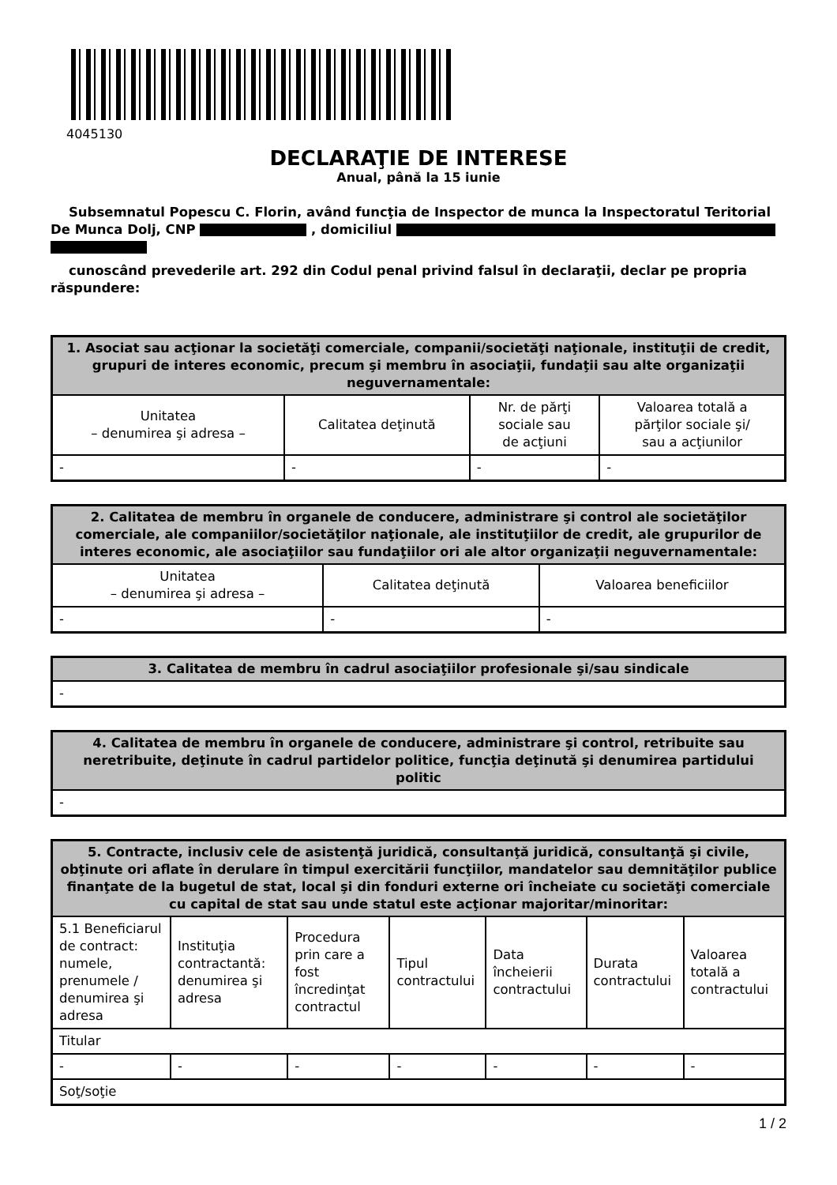4045130
DECLARAŢIE DE INTERESE
Anual, până la 15 iunie
Subsemnatul Popescu C. Florin, având funcţia de Inspector de munca la Inspectoratul Teritorial De Munca Dolj, CNP , domiciliul
cunoscând prevederile art. 292 din Codul penal privind falsul în declaraţii, declar pe propria răspundere:
| 1. Asociat sau acţionar la societăţi comerciale, companii/societăţi naţionale, instituţii de credit, grupuri de interes economic, precum şi membru în asociaţii, fundaţii sau alte organizaţii neguvernamentale: | | | |
| --- | --- | --- | --- |
| Unitatea – denumirea şi adresa – | Calitatea deţinută | Nr. de părţi sociale sau de acţiuni | Valoarea totală a părţilor sociale şi/ sau a acţiunilor |
| - | - | - | - |
| 2. Calitatea de membru în organele de conducere, administrare şi control ale societăţilor comerciale, ale companiilor/societăţilor naţionale, ale instituţiilor de credit, ale grupurilor de interes economic, ale asociaţiilor sau fundaţiilor ori ale altor organizaţii neguvernamentale: | | |
| --- | --- | --- |
| Unitatea – denumirea şi adresa – | Calitatea deţinută | Valoarea beneficiilor |
| - | - | - |
| 3. Calitatea de membru în cadrul asociaţiilor profesionale şi/sau sindicale |
| --- |
| - |
| 4. Calitatea de membru în organele de conducere, administrare şi control, retribuite sau neretribuite, deţinute în cadrul partidelor politice, funcţia deţinută şi denumirea partidului politic |
| --- |
| - |
| 5. Contracte, inclusiv cele de asistenţă juridică, consultanţă juridică, consultanţă şi civile, obţinute ori aflate în derulare în timpul exercitării funcţiilor, mandatelor sau demnităţilor publice finanţate de la bugetul de stat, local şi din fonduri externe ori încheiate cu societăţi comerciale cu capital de stat sau unde statul este acţionar majoritar/minoritar: | | | | | | |
| --- | --- | --- | --- | --- | --- | --- |
| 5.1 Beneficiarul de contract: numele, prenumele / denumirea şi adresa | Instituţia contractantă: denumirea şi adresa | Procedura prin care a fost încredinţat contractul | Tipul contractului | Data încheierii contractului | Durata contractului | Valoarea totală a contractului |
| Titular | | | | | | |
| - | - | - | - | - | - | - |
| Soţ/soţie | | | | | | |
1 / 2